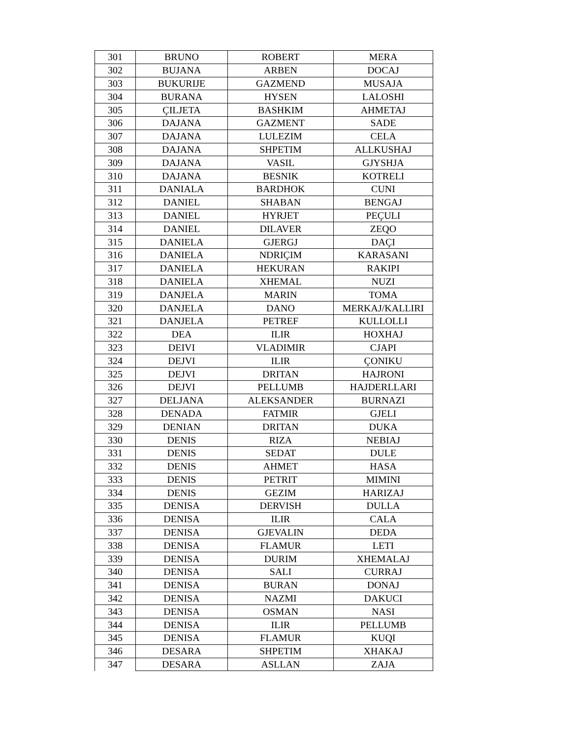| 301 | BRUNO | ROBERT | MERA |
| 302 | BUJANA | ARBEN | DOCAJ |
| 303 | BUKURIJE | GAZMEND | MUSAJA |
| 304 | BURANA | HYSEN | LALOSHI |
| 305 | ÇILJETA | BASHKIM | AHMETAJ |
| 306 | DAJANA | GAZMENT | SADE |
| 307 | DAJANA | LULEZIM | CELA |
| 308 | DAJANA | SHPETIM | ALLKUSHAJ |
| 309 | DAJANA | VASIL | GJYSHJA |
| 310 | DAJANA | BESNIK | KOTRELI |
| 311 | DANIALA | BARDHOK | CUNI |
| 312 | DANIEL | SHABAN | BENGAJ |
| 313 | DANIEL | HYRJET | PEÇULI |
| 314 | DANIEL | DILAVER | ZEQO |
| 315 | DANIELA | GJERGJ | DAÇI |
| 316 | DANIELA | NDRIÇIM | KARASANI |
| 317 | DANIELA | HEKURAN | RAKIPI |
| 318 | DANIELA | XHEMAL | NUZI |
| 319 | DANJELA | MARIN | TOMA |
| 320 | DANJELA | DANO | MERKAJ/KALLIRI |
| 321 | DANJELA | PETREF | KULLOLLI |
| 322 | DEA | ILIR | HOXHAJ |
| 323 | DEIVI | VLADIMIR | CJAPI |
| 324 | DEJVI | ILIR | ÇONIKU |
| 325 | DEJVI | DRITAN | HAJRONI |
| 326 | DEJVI | PELLUMB | HAJDERLLARI |
| 327 | DELJANA | ALEKSANDER | BURNAZI |
| 328 | DENADA | FATMIR | GJELI |
| 329 | DENIAN | DRITAN | DUKA |
| 330 | DENIS | RIZA | NEBIAJ |
| 331 | DENIS | SEDAT | DULE |
| 332 | DENIS | AHMET | HASA |
| 333 | DENIS | PETRIT | MIMINI |
| 334 | DENIS | GEZIM | HARIZAJ |
| 335 | DENISA | DERVISH | DULLA |
| 336 | DENISA | ILIR | CALA |
| 337 | DENISA | GJEVALIN | DEDA |
| 338 | DENISA | FLAMUR | LETI |
| 339 | DENISA | DURIM | XHEMALAJ |
| 340 | DENISA | SALI | CURRAJ |
| 341 | DENISA | BURAN | DONAJ |
| 342 | DENISA | NAZMI | DAKUCI |
| 343 | DENISA | OSMAN | NASI |
| 344 | DENISA | ILIR | PELLUMB |
| 345 | DENISA | FLAMUR | KUQI |
| 346 | DESARA | SHPETIM | XHAKAJ |
| 347 | DESARA | ASLLAN | ZAJA |